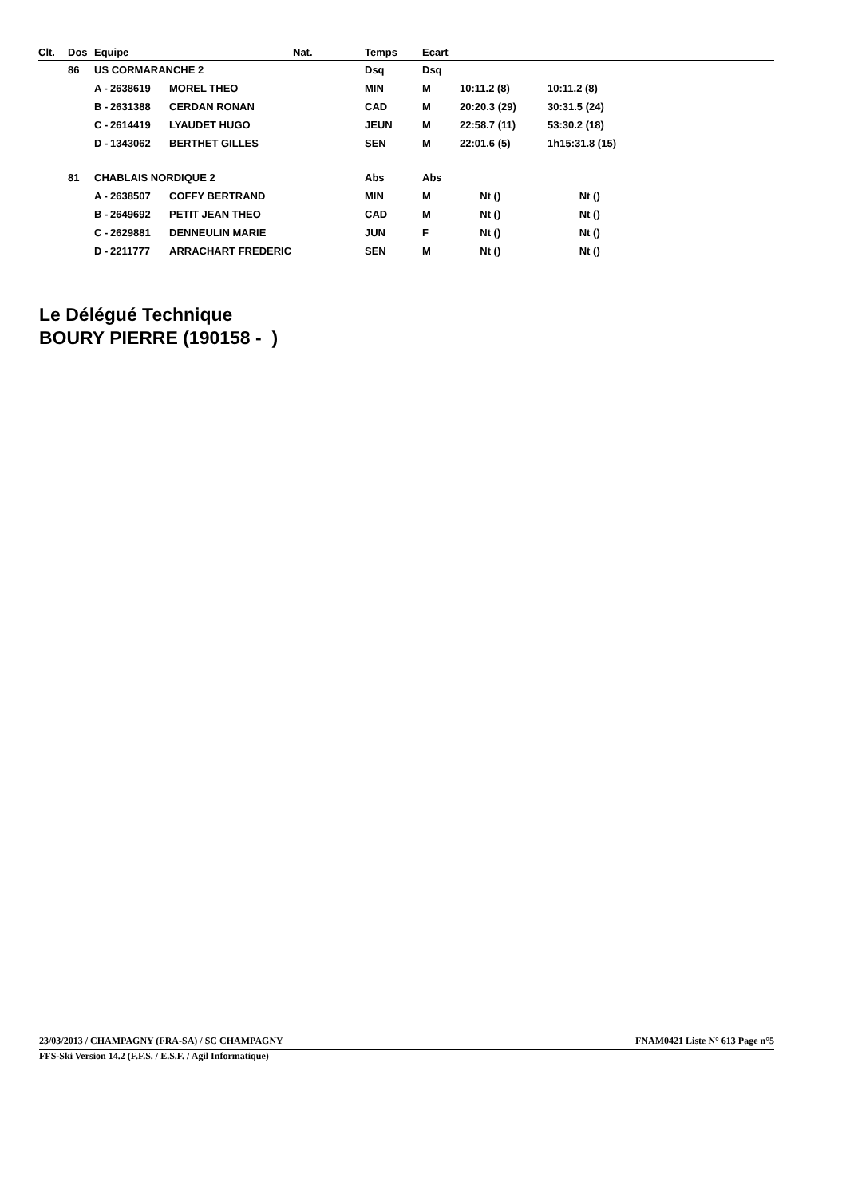| Clt. | Dos | Equipe | | | Nat. | Temps | Ecart | | | |
| --- | --- | --- | --- | --- | --- | --- | --- | --- | --- | --- |
| | 86 | US CORMARANCHE 2 | | | | Dsq | Dsq | | | |
| | | A - | 2638619 | MOREL THEO | | MIN | M | 10:11.2 (8) | 10:11.2 (8) | |
| | | B - | 2631388 | CERDAN RONAN | | CAD | M | 20:20.3 (29) | 30:31.5 (24) | |
| | | C - | 2614419 | LYAUDET HUGO | | JEUN | M | 22:58.7 (11) | 53:30.2 (18) | |
| | | D - | 1343062 | BERTHET GILLES | | SEN | M | 22:01.6 (5) | 1h15:31.8 (15) | |
| | 81 | CHABLAIS NORDIQUE 2 | | | | Abs | Abs | | | |
| | | A - | 2638507 | COFFY BERTRAND | | MIN | M | Nt () | Nt () | |
| | | B - | 2649692 | PETIT JEAN THEO | | CAD | M | Nt () | Nt () | |
| | | C - | 2629881 | DENNEULIN MARIE | | JUN | F | Nt () | Nt () | |
| | | D - | 2211777 | ARRACHART FREDERIC | | SEN | M | Nt () | Nt () | |
Le Délégué Technique
BOURY PIERRE (190158 - )
23/03/2013 / CHAMPAGNY (FRA-SA) / SC CHAMPAGNY FNAM0421 Liste N° 613 Page n°5
FFS-Ski Version 14.2 (F.F.S. / E.S.F. / Agil Informatique)